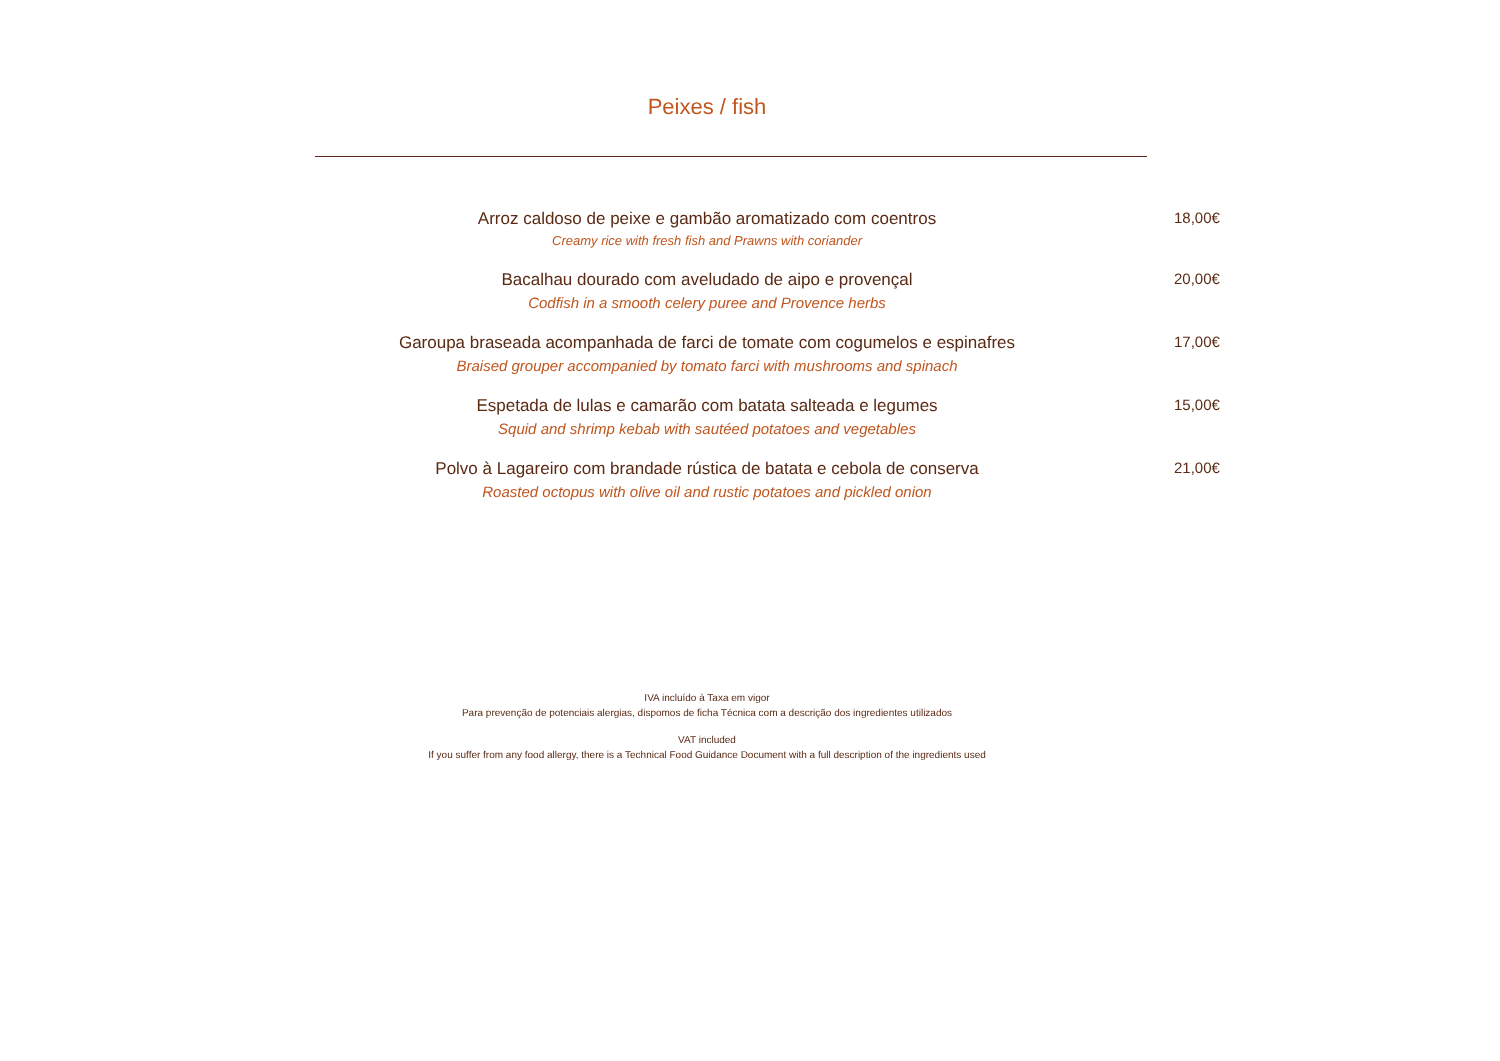Peixes / fish
Arroz caldoso de peixe e gambão aromatizado com coentros
Creamy rice with fresh fish and Prawns with coriander
18,00€
Bacalhau dourado com aveludado de aipo e provençal
Codfish in a smooth celery puree and Provence herbs
20,00€
Garoupa braseada acompanhada de farci de tomate com cogumelos e espinafres
Braised grouper accompanied by tomato farci with mushrooms and spinach
17,00€
Espetada de lulas e camarão com batata salteada e legumes
Squid and shrimp kebab with sautéed potatoes and vegetables
15,00€
Polvo à Lagareiro com brandade rústica de batata e cebola de conserva
Roasted octopus with olive oil and rustic potatoes and pickled onion
21,00€
IVA incluído à Taxa em vigor
Para prevenção de potenciais alergias, dispomos de ficha Técnica com a descrição dos ingredientes utilizados
VAT included
If you suffer from any food allergy, there is a Technical Food Guidance Document with a full description of the ingredients used